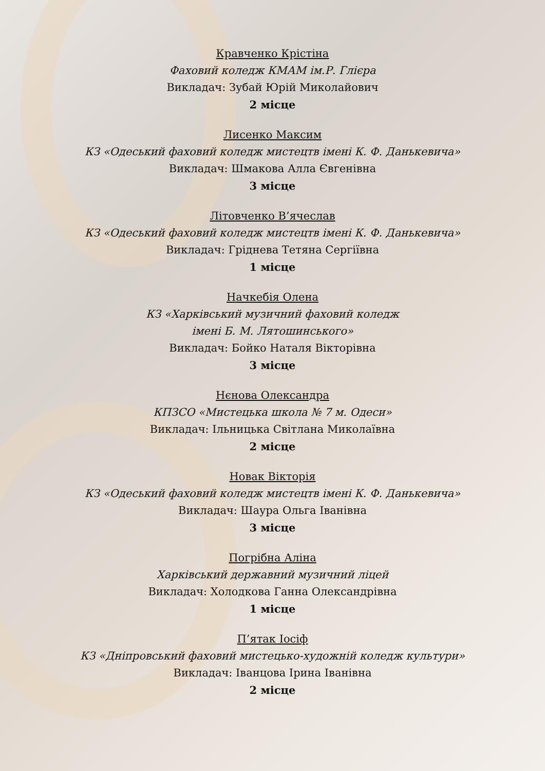Кравченко Крістіна
Фаховий коледж КМАМ ім.Р. Глієра
Викладач: Зубай Юрій Миколайович
2 місце
Лисенко Максим
КЗ «Одеський фаховий коледж мистецтв імені К. Ф. Данькевича»
Викладач: Шмакова Алла Євгенівна
3 місце
Літовченко В’ячеслав
КЗ «Одеський фаховий коледж мистецтв імені К. Ф. Данькевича»
Викладач: Гріднева Тетяна Сергіївна
1 місце
Начкебія Олена
КЗ «Харківський музичний фаховий коледж
імені Б. М. Лятошинського»
Викладач: Бойко Наталя Вікторівна
3 місце
Нєнова Олександра
КПЗСО «Мистецька школа № 7 м. Одеси»
Викладач: Ільницька Світлана Миколаївна
2 місце
Новак Вікторія
КЗ «Одеський фаховий коледж мистецтв імені К. Ф. Данькевича»
Викладач: Шаура Ольга Іванівна
3 місце
Погрібна Аліна
Харківський державний музичний ліцей
Викладач: Холодкова Ганна Олександрівна
1 місце
П’ятак Іосіф
КЗ «Дніпровський фаховий мистецько-художній коледж культури»
Викладач: Іванцова Ірина Іванівна
2 місце